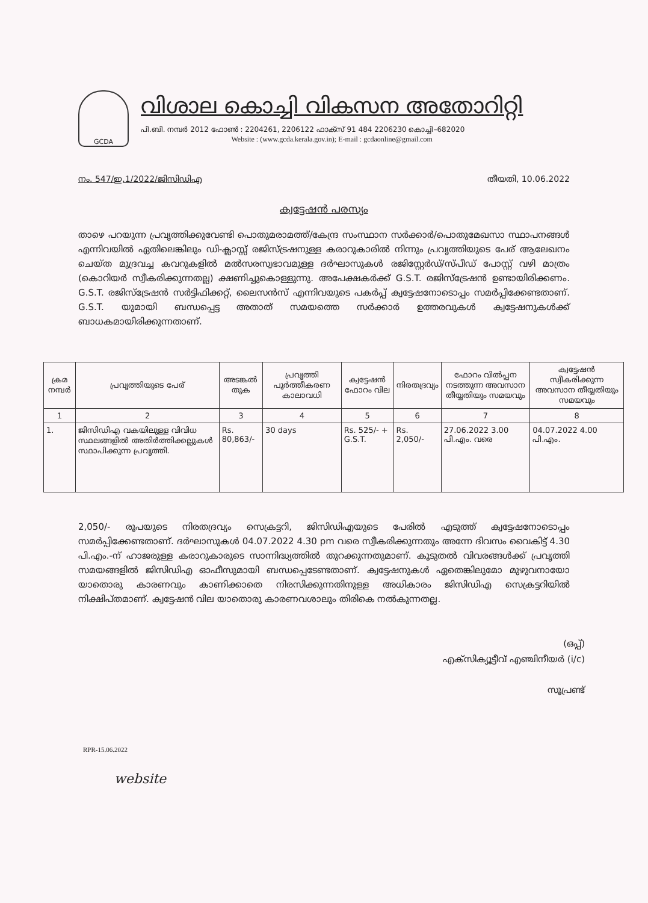GCDA
വിശാല കൊച്ചി വികസന അതോറിറ്റി
പി.ബി. നമ്പർ 2012 ഫോൺ : 2204261, 2206122 ഫാക്സ് 91 484 2206230 കൊച്ചി–682020
Website : (www.gcda.kerala.gov.in); E-mail : gcdaonline@gmail.com
നം. 547/ഇ.1/2022/ജിസിഡിഎ തീയതി, 10.06.2022
ക്വട്ടേഷൻ പരസ്യം
താഴെ പറയുന്ന പ്രവൃത്തിക്കുവേണ്ടി പൊതുമരാമത്ത്/കേന്ദ്ര സംസ്ഥാന സർക്കാർ/പൊതുമേഖസാ സ്ഥാപനങ്ങൾ എന്നിവയിൽ ഏതിലെങ്കിലും ഡി-ക്ലാസ്സ് രജിസ്ട്രഷനുള്ള കരാറുകാരിൽ നിന്നും പ്രവൃത്തിയുടെ പേര് ആലേഖനം ചെയ്ത മുദ്രവച്ച കവറുകളിൽ മൽസരസ്വഭാവമുള്ള ദർഘാസുകൾ രജിസ്റ്റേർഡ്/സ്പീഡ് പോസ്റ്റ് വഴി മാത്രം (കൊറിയർ സ്വീകരിക്കുന്നതല്ല) ക്ഷണിച്ചുകൊള്ളുന്നു. അപേക്ഷകർക്ക് G.S.T. രജിസ്ട്രേഷൻ ഉണ്ടായിരിക്കണം. G.S.T. രജിസ്ട്രേഷൻ സർട്ടിഫിക്കറ്റ്, ലൈസൻസ് എന്നിവയുടെ പകർപ്പ് ക്വട്ടേഷനോടൊപ്പം സമർപ്പിക്കേണ്ടതാണ്. G.S.T. യുമായി ബന്ധപ്പെട്ട അതാത് സമയത്തെ സർക്കാർ ഉത്തരവുകൾ ക്വട്ടേഷനുകൾക്ക് ബാധകമായിരിക്കുന്നതാണ്.
| ക്രമ നമ്പർ | പ്രവൃത്തിയുടെ പേര് | അടങ്കൽ തുക | പ്രവൃത്തി പൂർത്തീകരണ കാലാവധി | ക്വട്ടേഷൻ ഫോറം വില | നിരതദ്രവ്യം | ഫോറം വിൽപ്പന നടത്തുന്ന അവസാന തീയ്യതിയും സമയവും | ക്വട്ടേഷൻ സ്വീകരിക്കുന്ന അവസാന തീയ്യതിയും സമയവും |
| --- | --- | --- | --- | --- | --- | --- | --- |
| 1 | 2 | 3 | 4 | 5 | 6 | 7 | 8 |
| 1. | ജിസിഡിഎ വകയിലുള്ള വിവിധ സ്ഥലങ്ങളിൽ അതിർത്തിക്കല്ലുകൾ സ്ഥാപിക്കുന്ന പ്രവൃത്തി. | Rs. 80,863/- | 30 days | Rs. 525/- + G.S.T. | Rs. 2,050/- | 27.06.2022 3.00 പി.എം. വരെ | 04.07.2022 4.00 പി.എം. |
2,050/- രൂപയുടെ നിരതദ്രവ്യം സെക്രട്ടറി, ജിസിഡിഎയുടെ പേരിൽ എടുത്ത് ക്വട്ടേഷനോടൊപ്പം സമർപ്പിക്കേണ്ടതാണ്. ദർഘാസുകൾ 04.07.2022 4.30 pm വരെ സ്വീകരിക്കുന്നതും അന്നേ ദിവസം വൈകിട്ട് 4.30 പി.എം.-ന് ഹാജരുള്ള കരാറുകാരുടെ സാന്നിദ്ധ്യത്തിൽ തുറക്കുന്നതുമാണ്. കൂടുതൽ വിവരങ്ങൾക്ക് പ്രവൃത്തി സമയങ്ങളിൽ ജിസിഡിഎ ഓഫീസുമായി ബന്ധപ്പെടേണ്ടതാണ്. ക്വട്ടേഷനുകൾ ഏതെങ്കിലുമോ മുഴുവനായോ യാതൊരു കാരണവും കാണിക്കാതെ നിരസിക്കുന്നതിനുള്ള അധികാരം ജിസിഡിഎ സെക്രട്ടറിയിൽ നിക്ഷിപ്തമാണ്. ക്വട്ടേഷൻ വില യാതൊരു കാരണവശാലും തിരികെ നൽകുന്നതല്ല.
(ഒപ്പ്)
എക്സിക്യൂട്ടീവ് എഞ്ചിനീയർ (i/c)
സൂപ്രണ്ട്
RPR-15.06.2022
website